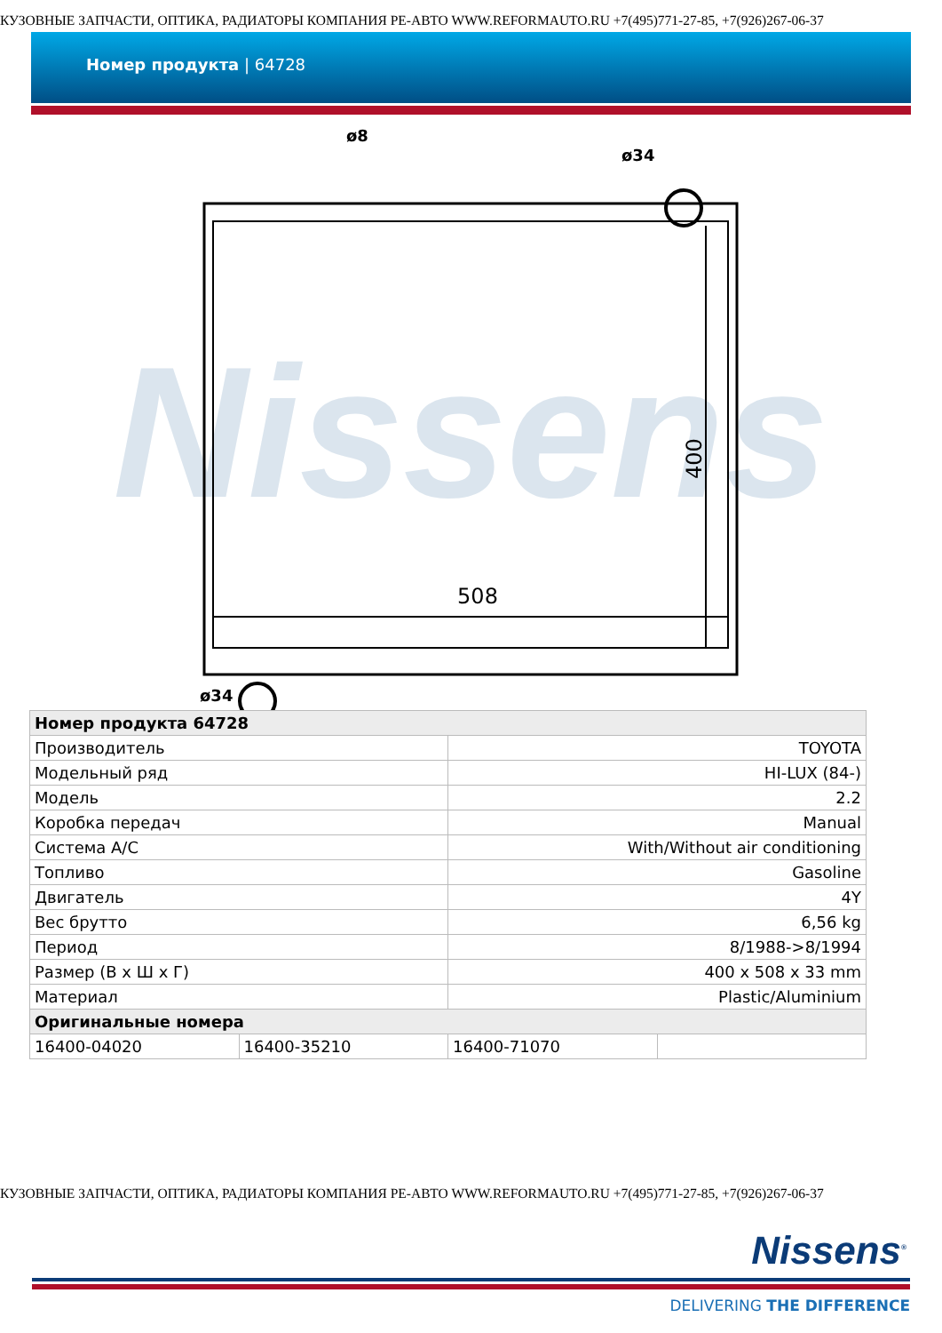КУЗОВНЫЕ ЗАПЧАСТИ, ОПТИКА, РАДИАТОРЫ КОМПАНИЯ РЕ-АВТО WWW.REFORMAUTO.RU +7(495)771-27-85, +7(926)267-06-37
Номер продукта | 64728
Nissens
508
400
ø8
ø34
ø34
| Номер продукта 64728 | | | |
| --- | --- | --- | --- |
| Производитель | | TOYOTA | |
| Модельный ряд | | HI-LUX (84-) | |
| Модель | | 2.2 | |
| Коробка передач | | Manual | |
| Система A/C | | With/Without air conditioning | |
| Топливо | | Gasoline | |
| Двигатель | | 4Y | |
| Вес брутто | | 6,56 kg | |
| Период | | 8/1988->8/1994 | |
| Размер (В x Ш x Г) | | 400 x 508 x 33 mm | |
| Материал | | Plastic/Aluminium | |
| Оригинальные номера | | | |
| 16400-04020 | 16400-35210 | 16400-71070 | |
КУЗОВНЫЕ ЗАПЧАСТИ, ОПТИКА, РАДИАТОРЫ КОМПАНИЯ РЕ-АВТО WWW.REFORMAUTO.RU +7(495)771-27-85, +7(926)267-06-37
Nissens<sup>®</sup>
DELIVERING THE DIFFERENCE